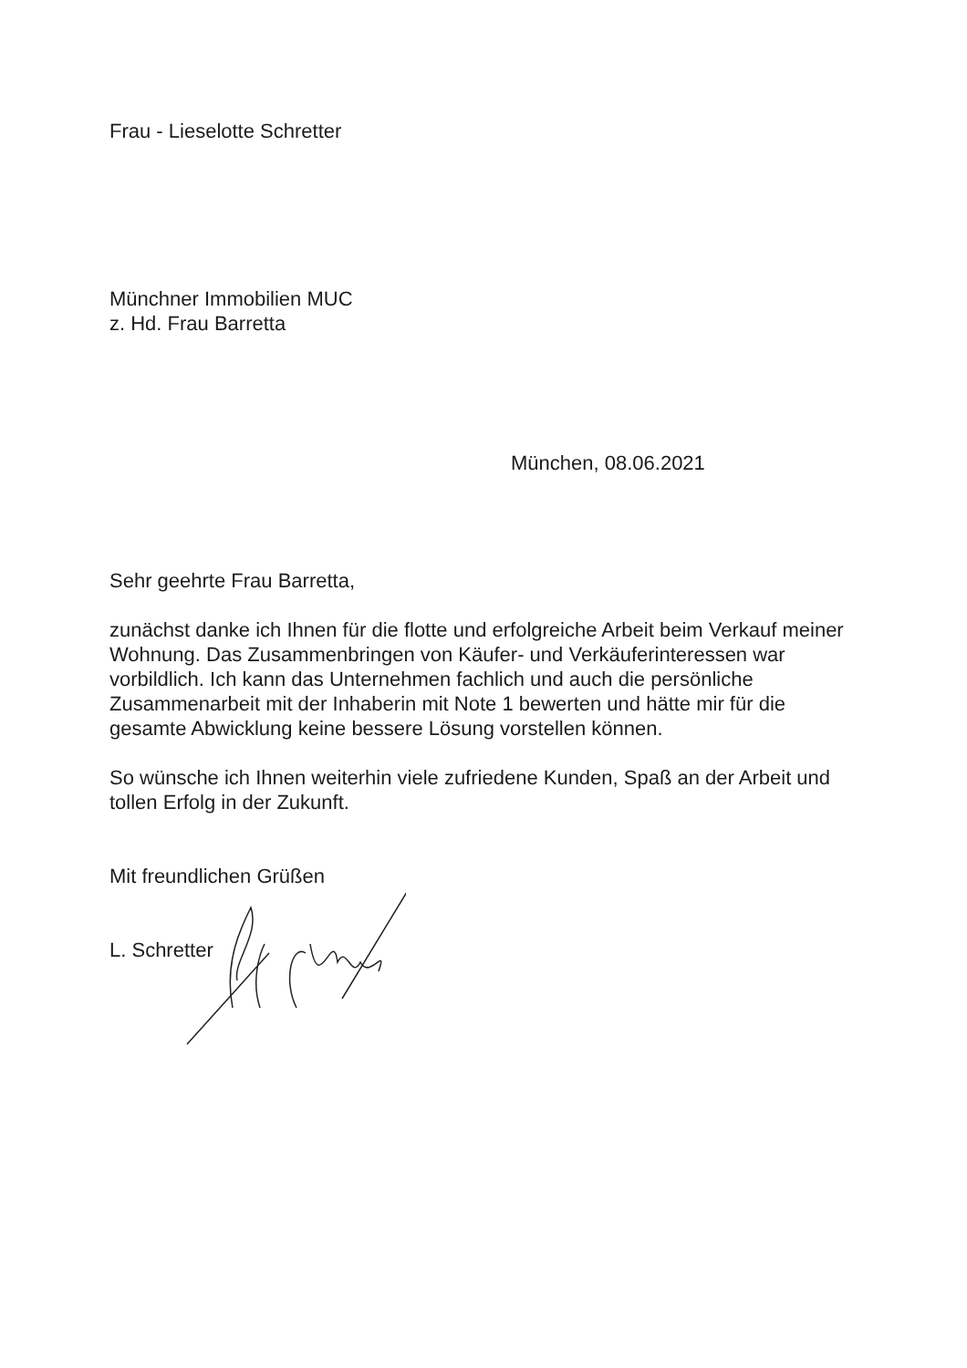Frau - Lieselotte Schretter
Münchner Immobilien MUC
z. Hd. Frau Barretta
München, 08.06.2021
Sehr geehrte Frau Barretta,
zunächst danke ich Ihnen für die flotte und erfolgreiche Arbeit beim Verkauf meiner Wohnung. Das Zusammenbringen von Käufer- und Verkäuferinteressen war vorbildlich. Ich kann das Unternehmen fachlich und auch die persönliche Zusammenarbeit mit der Inhaberin mit Note 1 bewerten und hätte mir für die gesamte Abwicklung keine bessere Lösung vorstellen können.
So wünsche ich Ihnen weiterhin viele zufriedene Kunden, Spaß an der Arbeit und tollen Erfolg in der Zukunft.
Mit freundlichen Grüßen
L. Schretter